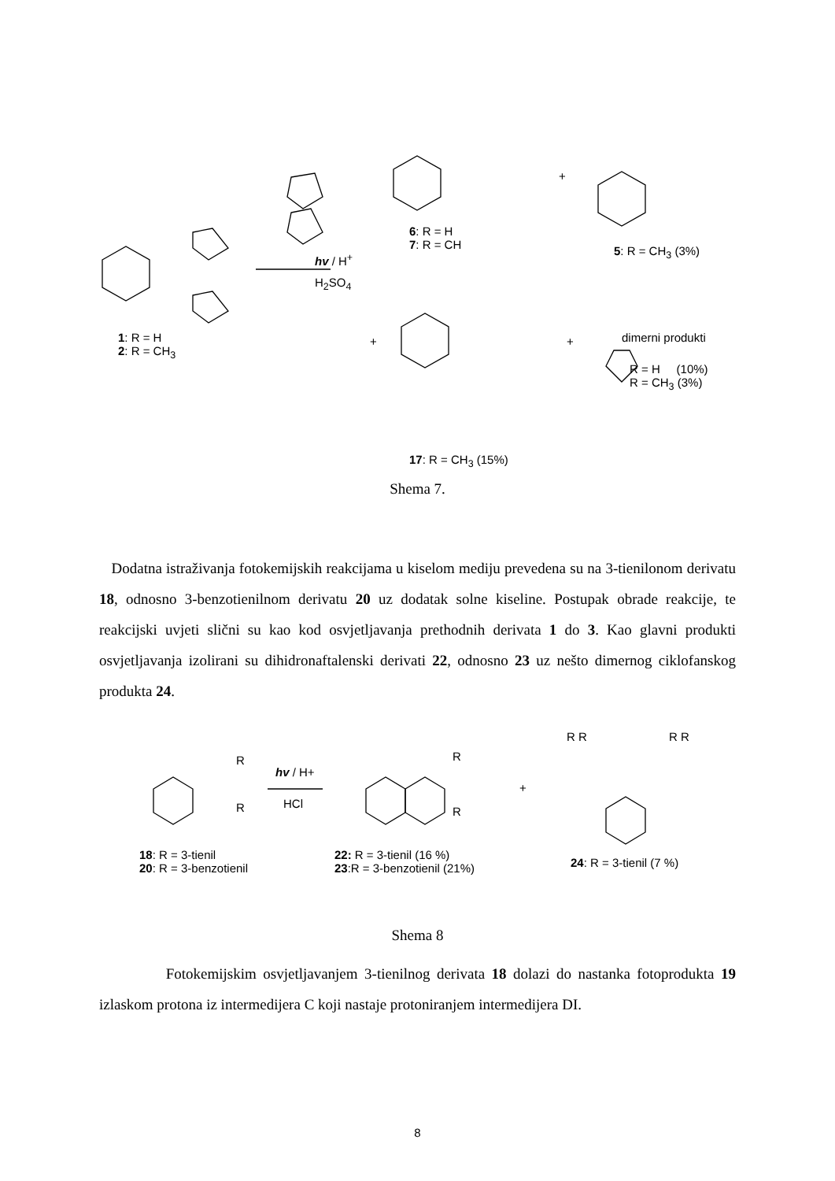hv / H<sup>+</sup>
H<sub>2</sub>SO<sub>4</sub>
1: R = H
2: R = CH<sub>3</sub>
6: R = H
7: R = CH
+
5: R = CH<sub>3</sub> (3%)
+ + dimerni produkti
R = H (10%)
R = CH<sub>3</sub> (3%)
17: R = CH<sub>3</sub> (15%)
Shema 7.
Dodatna istraživanja fotokemijskih reakcijama u kiselom mediju prevedena su na 3-tienilonom derivatu 18, odnosno 3-benzotienilnom derivatu 20 uz dodatak solne kiseline. Postupak obrade reakcije, te reakcijski uvjeti slični su kao kod osvjetljavanja prethodnih derivata 1 do 3. Kao glavni produkti osvjetljavanja izolirani su dihidronaftalenski derivati 22, odnosno 23 uz nešto dimernog ciklofanskog produkta 24.
hv / H+
HCl
R
R
R
R
+
R R R R
18: R = 3-tienil
20: R = 3-benzotienil
22: R = 3-tienil (16 %)
23:R = 3-benzotienil (21%)
24: R = 3-tienil (7 %)
Shema 8
Fotokemijskim osvjetljavanjem 3-tienilnog derivata 18 dolazi do nastanka fotoprodukta 19 izlaskom protona iz intermedijera C koji nastaje protoniranjem intermedijera DI.
8